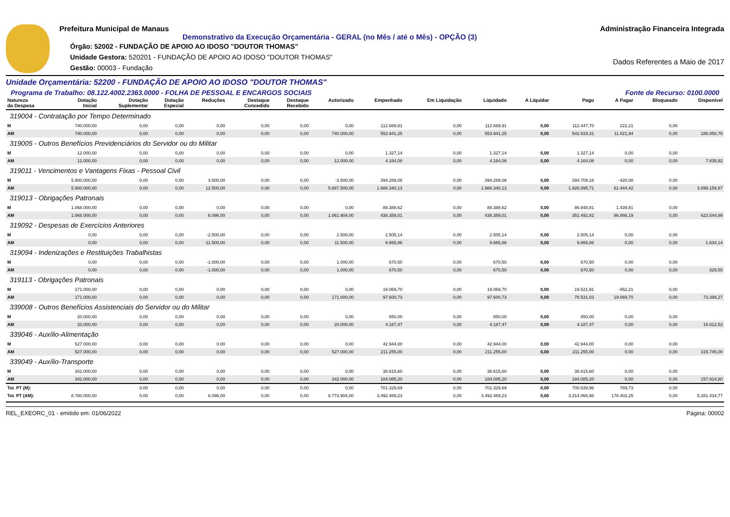Prefeitura Municipal de Manaus
Demonstrativo da Execução Orçamentária - GERAL (no Mês / até o Mês) - OPÇÃO (3)
Órgão: 52002 - FUNDAÇÃO DE APOIO AO IDOSO "DOUTOR THOMAS"
Unidade Gestora: 520201 - FUNDAÇÃO DE APOIO AO IDOSO "DOUTOR THOMAS"
Gestão: 00003 - Fundação
Administração Financeira Integrada
Dados Referentes a Maio de 2017
Unidade Orçamentária: 52200 - FUNDAÇÃO DE APOIO AO IDOSO "DOUTOR THOMAS"
Programa de Trabalho: 08.122.4002.2363.0000 - FOLHA DE PESSOAL E ENCARGOS SOCIAIS Fonte de Recurso: 0100.0000
| Natureza da Despesa | Dotação Inicial | Dotação Suplementar | Dotação Especial | Reduções | Destaque Concedido | Destaque Recebido | Autorizado | Empenhado | Em Liquidação | Liquidado | A Liquidar | Pago | A Pagar | Bloqueado | Disponível |
| --- | --- | --- | --- | --- | --- | --- | --- | --- | --- | --- | --- | --- | --- | --- | --- |
| 319004 - Contratação por Tempo Determinado | | | | | | | | | | | | | | | |
| M | 740.000,00 | 0,00 | 0,00 | 0,00 | 0,00 | 0,00 | 0,00 | 112.669,91 | 0,00 | 112.669,91 | 0,00 | 112.447,70 | 222,21 | 0,00 | |
| AM | 740.000,00 | 0,00 | 0,00 | 0,00 | 0,00 | 0,00 | 740.000,00 | 553.941,25 | 0,00 | 553.941,25 | 0,00 | 542.919,31 | 11.021,94 | 0,00 | 186.058,75 |
| 319005 - Outros Benefícios Previdenciários do Servidor ou do Militar | | | | | | | | | | | | | | | |
| M | 12.000,00 | 0,00 | 0,00 | 0,00 | 0,00 | 0,00 | 0,00 | 1.327,14 | 0,00 | 1.327,14 | 0,00 | 1.327,14 | 0,00 | 0,00 | |
| AM | 12.000,00 | 0,00 | 0,00 | 0,00 | 0,00 | 0,00 | 12.000,00 | 4.164,08 | 0,00 | 4.164,08 | 0,00 | 4.164,08 | 0,00 | 0,00 | 7.835,92 |
| 319011 - Vencimentos e Vantagens Fixas - Pessoal Civil | | | | | | | | | | | | | | | |
| M | 5.900.000,00 | 0,00 | 0,00 | 3.500,00 | 0,00 | 0,00 | -3.500,00 | 394.289,08 | 0,00 | 394.289,08 | 0,00 | 394.709,16 | -420,08 | 0,00 | |
| AM | 5.900.000,00 | 0,00 | 0,00 | 12.500,00 | 0,00 | 0,00 | 5.887.500,00 | 1.988.340,13 | 0,00 | 1.988.340,13 | 0,00 | 1.926.895,71 | 61.444,42 | 0,00 | 3.899.159,87 |
| 319013 - Obrigações Patronais | | | | | | | | | | | | | | | |
| M | 1.068.000,00 | 0,00 | 0,00 | 0,00 | 0,00 | 0,00 | 0,00 | 88.388,62 | 0,00 | 88.388,62 | 0,00 | 86.948,81 | 1.439,81 | 0,00 | |
| AM | 1.068.000,00 | 0,00 | 0,00 | 6.096,00 | 0,00 | 0,00 | 1.061.904,00 | 438.359,01 | 0,00 | 438.359,01 | 0,00 | 351.492,82 | 86.866,19 | 0,00 | 623.544,99 |
| 319092 - Despesas de Exercícios Anteriores | | | | | | | | | | | | | | | |
| M | 0,00 | 0,00 | 0,00 | -2.500,00 | 0,00 | 0,00 | 2.500,00 | 2.505,14 | 0,00 | 2.505,14 | 0,00 | 2.505,14 | 0,00 | 0,00 | |
| AM | 0,00 | 0,00 | 0,00 | -11.500,00 | 0,00 | 0,00 | 11.500,00 | 9.865,86 | 0,00 | 9.865,86 | 0,00 | 9.865,86 | 0,00 | 0,00 | 1.634,14 |
| 319094 - Indenizações e Restituições Trabalhistas | | | | | | | | | | | | | | | |
| M | 0,00 | 0,00 | 0,00 | -1.000,00 | 0,00 | 0,00 | 1.000,00 | 670,50 | 0,00 | 670,50 | 0,00 | 670,50 | 0,00 | 0,00 | |
| AM | 0,00 | 0,00 | 0,00 | -1.000,00 | 0,00 | 0,00 | 1.000,00 | 670,50 | 0,00 | 670,50 | 0,00 | 670,50 | 0,00 | 0,00 | 329,50 |
| 319113 - Obrigações Patronais | | | | | | | | | | | | | | | |
| M | 171.000,00 | 0,00 | 0,00 | 0,00 | 0,00 | 0,00 | 0,00 | 19.069,70 | 0,00 | 19.069,70 | 0,00 | 19.521,91 | -452,21 | 0,00 | |
| AM | 171.000,00 | 0,00 | 0,00 | 0,00 | 0,00 | 0,00 | 171.000,00 | 97.600,73 | 0,00 | 97.600,73 | 0,00 | 78.531,03 | 19.069,70 | 0,00 | 73.399,27 |
| 339008 - Outros Benefícios Assistenciais do Servidor ou do Militar | | | | | | | | | | | | | | | |
| M | 20.000,00 | 0,00 | 0,00 | 0,00 | 0,00 | 0,00 | 0,00 | 850,00 | 0,00 | 850,00 | 0,00 | 850,00 | 0,00 | 0,00 | |
| AM | 20.000,00 | 0,00 | 0,00 | 0,00 | 0,00 | 0,00 | 20.000,00 | 4.187,47 | 0,00 | 4.187,47 | 0,00 | 4.187,47 | 0,00 | 0,00 | 15.812,53 |
| 339046 - Auxílio-Alimentação | | | | | | | | | | | | | | | |
| M | 527.000,00 | 0,00 | 0,00 | 0,00 | 0,00 | 0,00 | 0,00 | 42.944,00 | 0,00 | 42.944,00 | 0,00 | 42.944,00 | 0,00 | 0,00 | |
| AM | 527.000,00 | 0,00 | 0,00 | 0,00 | 0,00 | 0,00 | 527.000,00 | 211.255,00 | 0,00 | 211.255,00 | 0,00 | 211.255,00 | 0,00 | 0,00 | 315.745,00 |
| 339049 - Auxílio-Transporte | | | | | | | | | | | | | | | |
| M | 342.000,00 | 0,00 | 0,00 | 0,00 | 0,00 | 0,00 | 0,00 | 38.615,60 | 0,00 | 38.615,60 | 0,00 | 38.615,60 | 0,00 | 0,00 | |
| AM | 342.000,00 | 0,00 | 0,00 | 0,00 | 0,00 | 0,00 | 342.000,00 | 184.085,20 | 0,00 | 184.085,20 | 0,00 | 184.085,20 | 0,00 | 0,00 | 157.914,80 |
| Tot. PT (M): | | 0,00 | 0,00 | 0,00 | 0,00 | 0,00 | 0,00 | 701.329,69 | 0,00 | 701.329,69 | 0,00 | 700.539,96 | 789,73 | 0,00 | |
| Tot. PT (AM): | 8.780.000,00 | 0,00 | 0,00 | 6.096,00 | 0,00 | 0,00 | 8.773.904,00 | 3.492.469,23 | 0,00 | 3.492.469,23 | 0,00 | 3.314.066,98 | 178.402,25 | 0,00 | 5.281.434,77 |
REL_EXEORC_01 - emitido em: 01/06/2022 Página: 00002